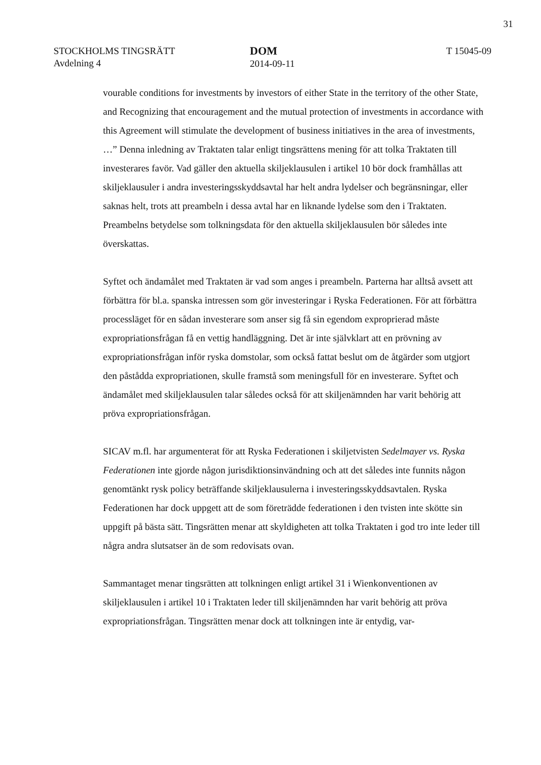31
STOCKHOLMS TINGSRÄTT
Avdelning 4
DOM
2014-09-11
T 15045-09
vourable conditions for investments by investors of either State in the territory of the other State, and Recognizing that encouragement and the mutual protection of invest­ments in accordance with this Agreement will stimulate the development of business initiatives in the area of investments, …” Denna inledning av Traktaten talar enligt tingsrättens mening för att tolka Traktaten till investerares favör. Vad gäller den aktu­ella skiljeklausulen i artikel 10 bör dock framhållas att skiljeklausuler i andra investe­ringsskyddsavtal har helt andra lydelser och begränsningar, eller saknas helt, trots att preambeln i dessa avtal har en liknande lydelse som den i Traktaten. Preambelns bety­delse som tolkningsdata för den aktuella skiljeklausulen bör således inte överskattas.
Syftet och ändamålet med Traktaten är vad som anges i preambeln. Parterna har alltså avsett att förbättra för bl.a. spanska intressen som gör investeringar i Ryska Federat­ionen. För att förbättra processläget för en sådan investerare som anser sig få sin egen­dom exproprierad måste expropriationsfrågan få en vettig handläggning. Det är inte självklart att en prövning av expropriationsfrågan inför ryska domstolar, som också fattat beslut om de åtgärder som utgjort den påstådda expropriationen, skulle framstå som meningsfull för en investerare. Syftet och ändamålet med skiljeklausulen talar således också för att skiljenämnden har varit behörig att pröva expropriationsfrågan.
SICAV m.fl. har argumenterat för att Ryska Federationen i skiljetvisten Sedelmayer vs. Ryska Federationen inte gjorde någon jurisdiktionsinvändning och att det således inte funnits någon genomtänkt rysk policy beträffande skiljeklausulerna i investerings­skyddsavtalen. Ryska Federationen har dock uppgett att de som företrädde federation­en i den tvisten inte skötte sin uppgift på bästa sätt. Tingsrätten menar att skyldigheten att tolka Traktaten i god tro inte leder till några andra slutsatser än de som redovisats ovan.
Sammantaget menar tingsrätten att tolkningen enligt artikel 31 i Wienkonventionen av skiljeklausulen i artikel 10 i Traktaten leder till skiljenämnden har varit behörig att pröva expropriationsfrågan. Tingsrätten menar dock att tolkningen inte är entydig, var-